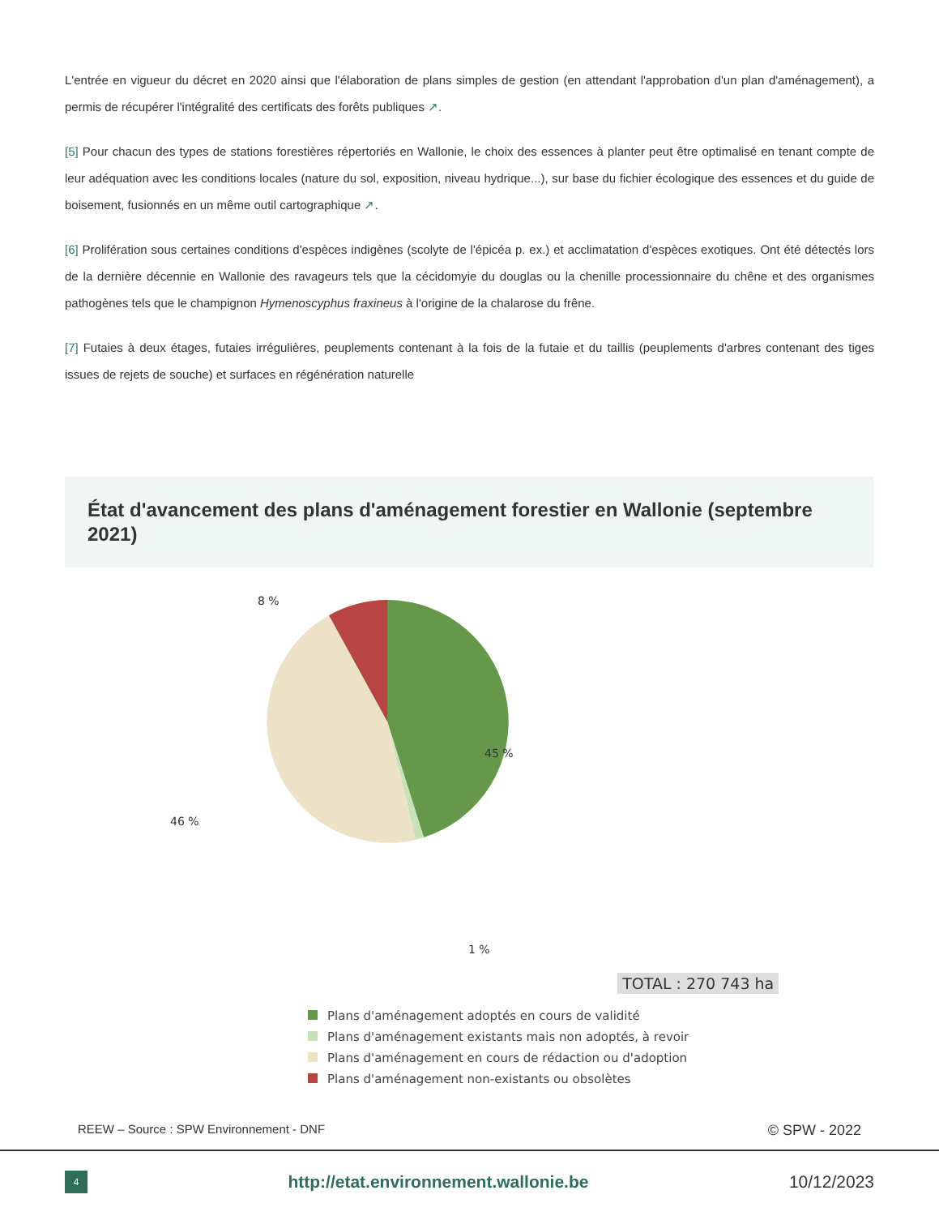L'entrée en vigueur du décret en 2020 ainsi que l'élaboration de plans simples de gestion (en attendant l'approbation d'un plan d'aménagement), a permis de récupérer l'intégralité des certificats des forêts publiques ↗.
[5] Pour chacun des types de stations forestières répertoriés en Wallonie, le choix des essences à planter peut être optimalisé en tenant compte de leur adéquation avec les conditions locales (nature du sol, exposition, niveau hydrique...), sur base du fichier écologique des essences et du guide de boisement, fusionnés en un même outil cartographique ↗.
[6] Prolifération sous certaines conditions d'espèces indigènes (scolyte de l'épicéa p. ex.) et acclimatation d'espèces exotiques. Ont été détectés lors de la dernière décennie en Wallonie des ravageurs tels que la cécidomyie du douglas ou la chenille processionnaire du chêne et des organismes pathogènes tels que le champignon Hymenoscyphus fraxineus à l'origine de la chalarose du frêne.
[7] Futaies à deux étages, futaies irrégulières, peuplements contenant à la fois de la futaie et du taillis (peuplements d'arbres contenant des tiges issues de rejets de souche) et surfaces en régénération naturelle
État d'avancement des plans d'aménagement forestier en Wallonie (septembre 2021)
8 %
45 %
46 %
1 %
TOTAL : 270 743 ha
Plans d'aménagement adoptés en cours de validité
Plans d'aménagement existants mais non adoptés, à revoir
Plans d'aménagement en cours de rédaction ou d'adoption
Plans d'aménagement non-existants ou obsolètes
REEW – Source : SPW Environnement - DNF © SPW - 2022
4
http://etat.environnement.wallonie.be 10/12/2023